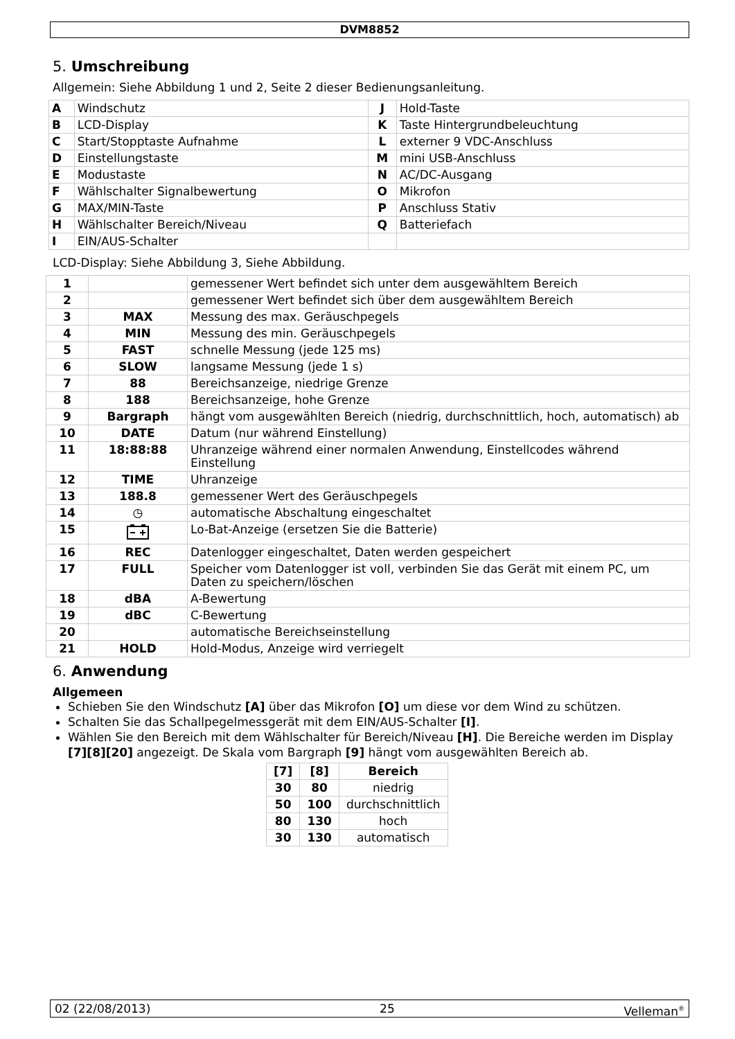DVM8852
5. Umschreibung
Allgemein: Siehe Abbildung 1 und 2, Seite 2 dieser Bedienungsanleitung.
| A | Windschutz | J | Hold-Taste |
| B | LCD-Display | K | Taste Hintergrundbeleuchtung |
| C | Start/Stopptaste Aufnahme | L | externer 9 VDC-Anschluss |
| D | Einstellungstaste | M | mini USB-Anschluss |
| E | Modustaste | N | AC/DC-Ausgang |
| F | Wählschalter Signalbewertung | O | Mikrofon |
| G | MAX/MIN-Taste | P | Anschluss Stativ |
| H | Wählschalter Bereich/Niveau | Q | Batteriefach |
| I | EIN/AUS-Schalter | | |
LCD-Display: Siehe Abbildung 3, Siehe Abbildung.
| 1 | | gemessener Wert befindet sich unter dem ausgewähltem Bereich |
| 2 | | gemessener Wert befindet sich über dem ausgewähltem Bereich |
| 3 | MAX | Messung des max. Geräuschpegels |
| 4 | MIN | Messung des min. Geräuschpegels |
| 5 | FAST | schnelle Messung (jede 125 ms) |
| 6 | SLOW | langsame Messung (jede 1 s) |
| 7 | 88 | Bereichsanzeige, niedrige Grenze |
| 8 | 188 | Bereichsanzeige, hohe Grenze |
| 9 | Bargraph | hängt vom ausgewählten Bereich (niedrig, durchschnittlich, hoch, automatisch) ab |
| 10 | DATE | Datum (nur während Einstellung) |
| 11 | 18:88:88 | Uhranzeige während einer normalen Anwendung, Einstellcodes während Einstellung |
| 12 | TIME | Uhranzeige |
| 13 | 188.8 | gemessener Wert des Geräuschpegels |
| 14 | ◷ | automatische Abschaltung eingeschaltet |
| 15 | | Lo-Bat-Anzeige (ersetzen Sie die Batterie) |
| 16 | REC | Datenlogger eingeschaltet, Daten werden gespeichert |
| 17 | FULL | Speicher vom Datenlogger ist voll, verbinden Sie das Gerät mit einem PC, um Daten zu speichern/löschen |
| 18 | dBA | A-Bewertung |
| 19 | dBC | C-Bewertung |
| 20 | | automatische Bereichseinstellung |
| 21 | HOLD | Hold-Modus, Anzeige wird verriegelt |
6. Anwendung
Allgemeen
Schieben Sie den Windschutz [A] über das Mikrofon [O] um diese vor dem Wind zu schützen.
Schalten Sie das Schallpegelmessgerät mit dem EIN/AUS-Schalter [I].
Wählen Sie den Bereich mit dem Wählschalter für Bereich/Niveau [H]. Die Bereiche werden im Display [7][8][20] angezeigt. De Skala vom Bargraph [9] hängt vom ausgewählten Bereich ab.
| [7] | [8] | Bereich |
| --- | --- | --- |
| 30 | 80 | niedrig |
| 50 | 100 | durchschnittlich |
| 80 | 130 | hoch |
| 30 | 130 | automatisch |
02 (22/08/2013) 25 Velleman<sup>®</sup>